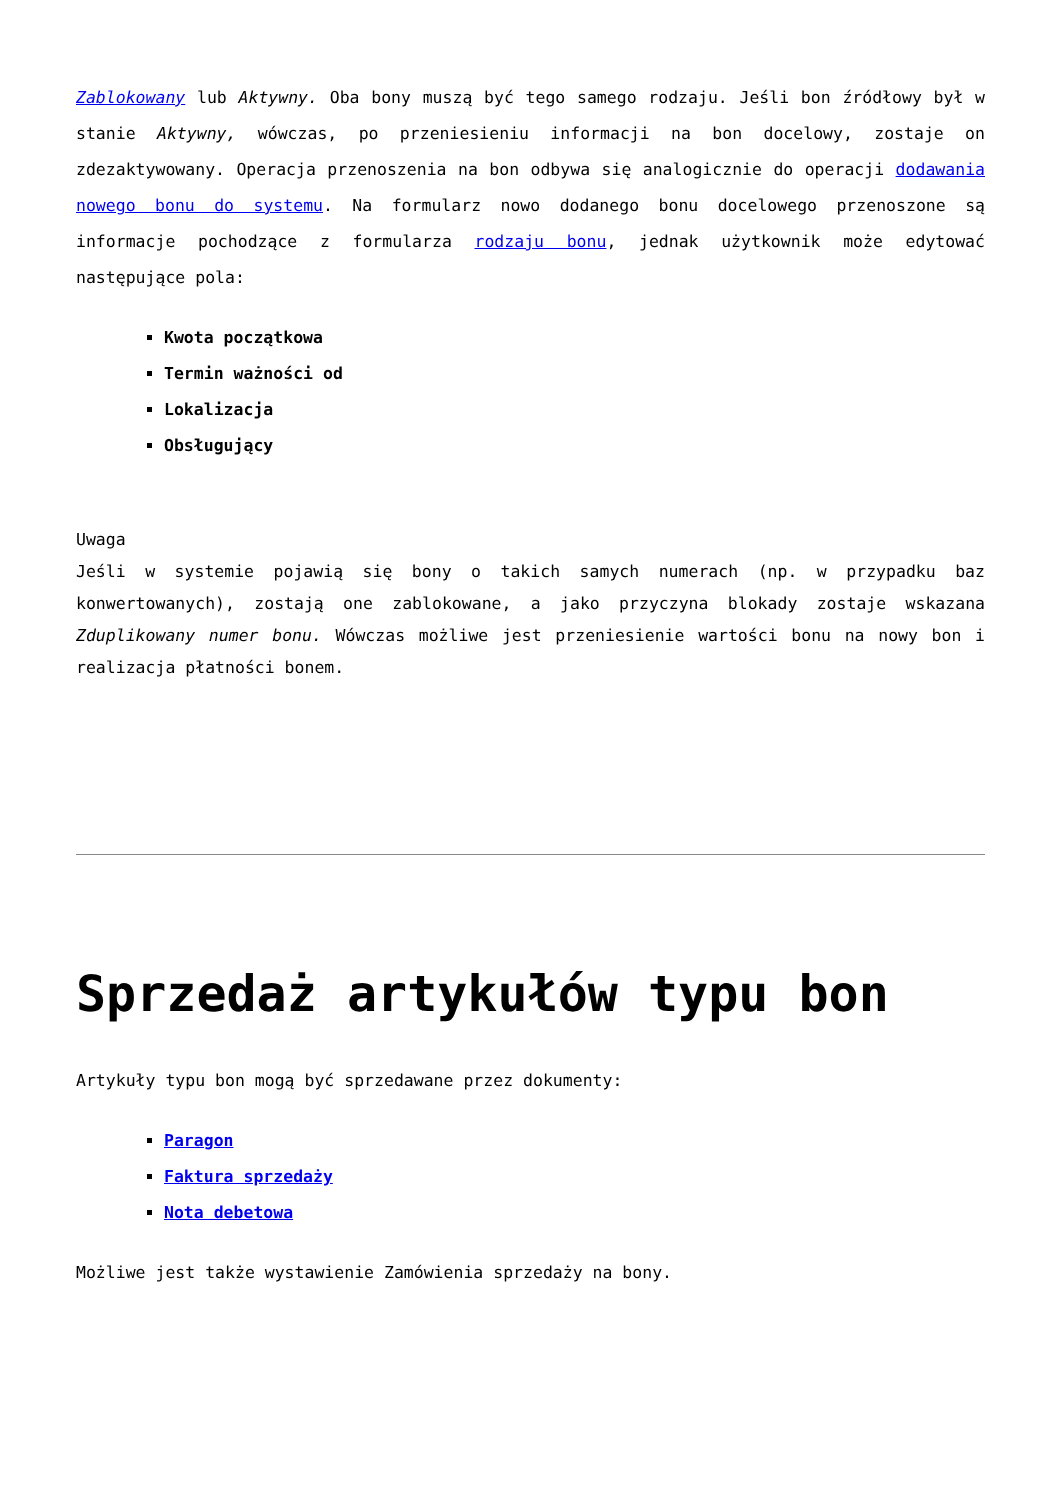Zablokowany lub Aktywny. Oba bony muszą być tego samego rodzaju. Jeśli bon źródłowy był w stanie Aktywny, wówczas, po przeniesieniu informacji na bon docelowy, zostaje on zdezaktywowany. Operacja przenoszenia na bon odbywa się analogicznie do operacji dodawania nowego bonu do systemu. Na formularz nowo dodanego bonu docelowego przenoszone są informacje pochodzące z formularza rodzaju bonu, jednak użytkownik może edytować następujące pola:
Kwota początkowa
Termin ważności od
Lokalizacja
Obsługujący
Uwaga
Jeśli w systemie pojawią się bony o takich samych numerach (np. w przypadku baz konwertowanych), zostają one zablokowane, a jako przyczyna blokady zostaje wskazana Zduplikowany numer bonu. Wówczas możliwe jest przeniesienie wartości bonu na nowy bon i realizacja płatności bonem.
Sprzedaż artykułów typu bon
Artykuły typu bon mogą być sprzedawane przez dokumenty:
Paragon
Faktura sprzedaży
Nota debetowa
Możliwe jest także wystawienie Zamówienia sprzedaży na bony.